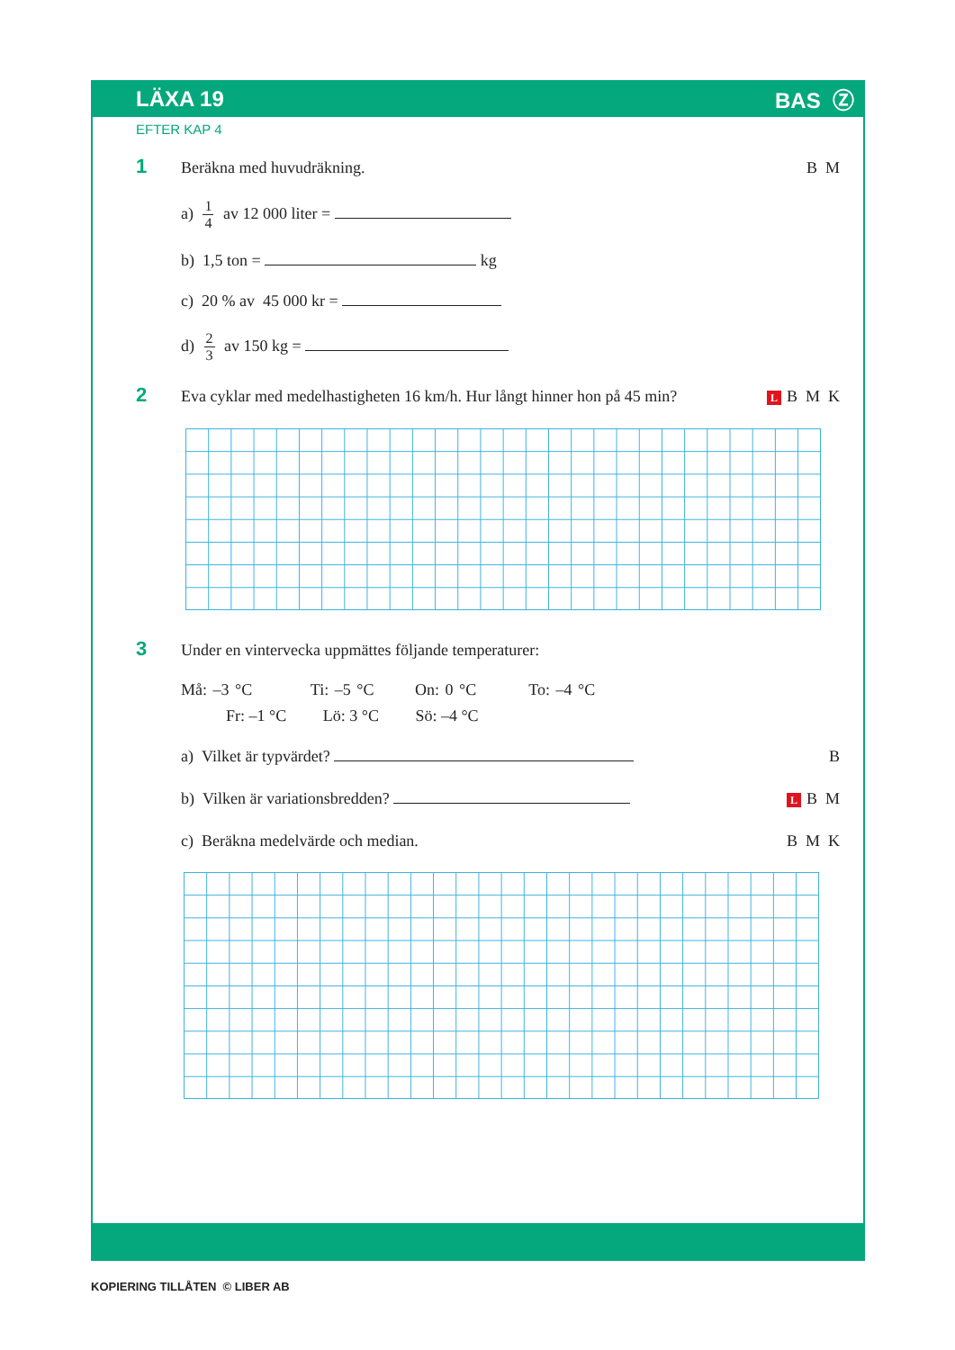LÄXA 19 BAS Ⓩ
EFTER KAP 4
1
Beräkna med huvudräkning. B M
a) 1 4 av 12 000 liter =
b) 1,5 ton = kg
c) 20 % av 45 000 kr =
d) 2 3 av 150 kg =
2
Eva cyklar med medelhastigheten 16 km/h. Hur långt hinner hon på 45 min?
L B M K
3
Under en vintervecka uppmättes följande temperaturer:
Må: –3 °C Ti: –5 °C On: 0 °C To: –4 °C
Fr: –1 °C Lö: 3 °C Sö: –4 °C
a) Vilket är typvärdet? B
b) Vilken är variationsbredden?
L B M
c) Beräkna medelvärde och median.
B M K
KOPIERING TILLÅTEN © LIBER AB